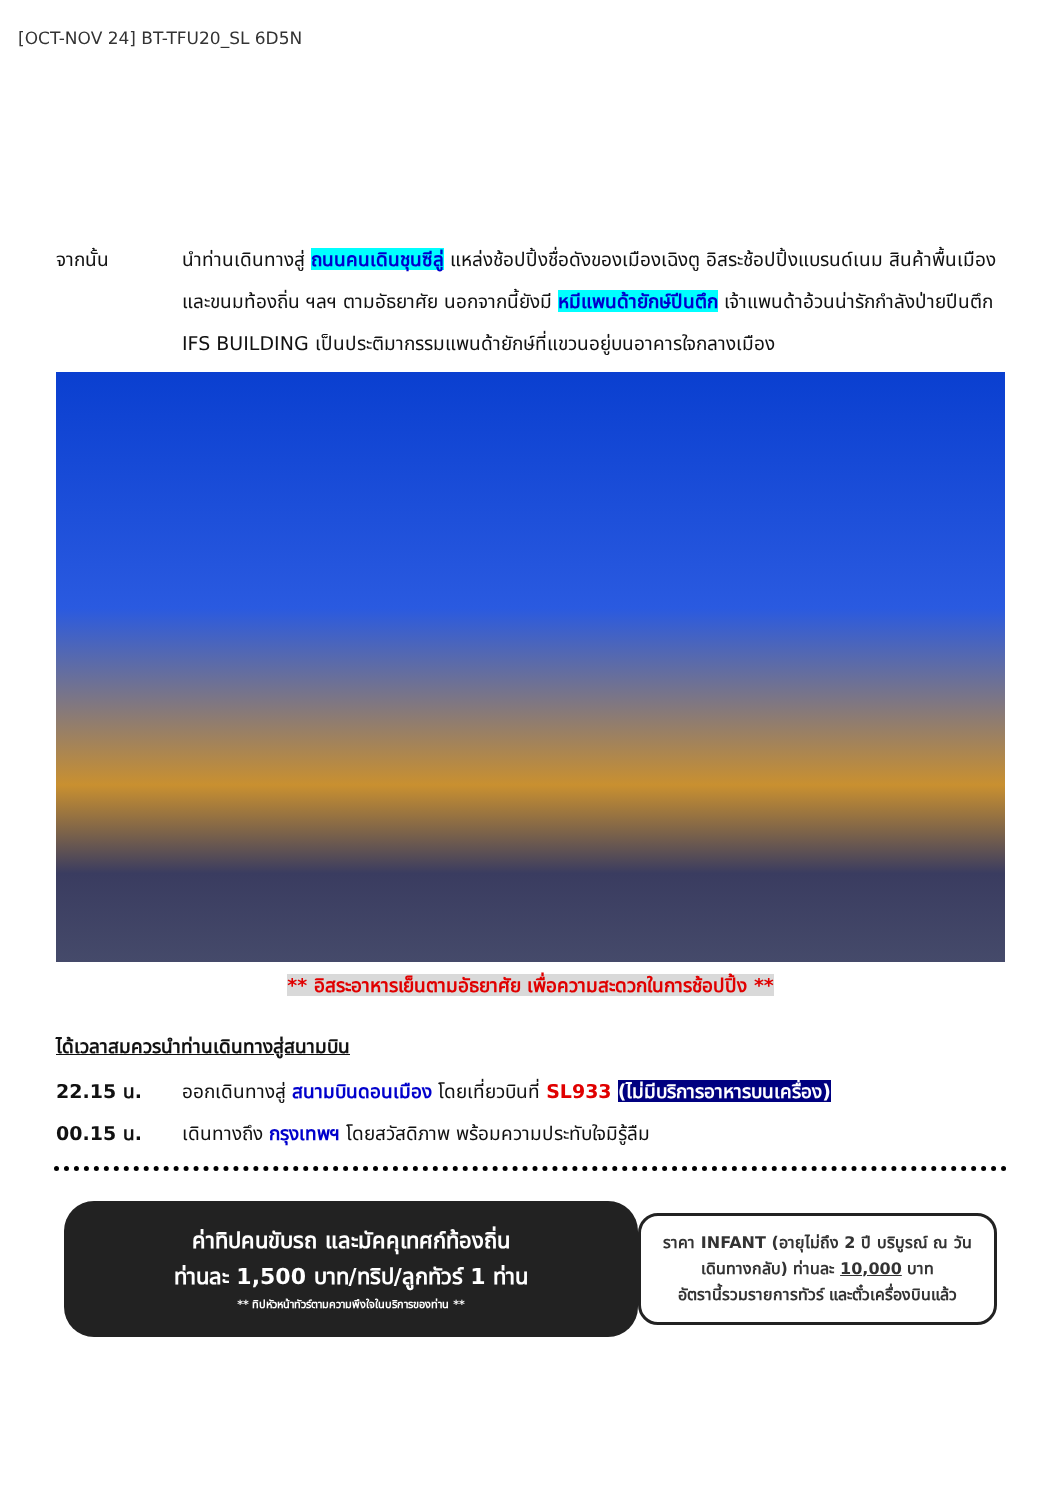[OCT-NOV 24] BT-TFU20_SL 6D5N
จากนั้น นำท่านเดินทางสู่ ถนนคนเดินชุนซีลู่ แหล่งช้อปปิ้งชื่อดังของเมืองเฉิงตู อิสระช้อปปิ้งแบรนด์เนม สินค้าพื้นเมือง และขนมท้องถิ่น ฯลฯ ตามอัธยาศัย นอกจากนี้ยังมี หมีแพนด้ายักษ์ปีนตึก เจ้าแพนด้าอ้วนน่ารักกำลังป่ายปีนตึก IFS BUILDING เป็นประติมากรรมแพนด้ายักษ์ที่แขวนอยู่บนอาคารใจกลางเมือง
** อิสระอาหารเย็นตามอัธยาศัย เพื่อความสะดวกในการช้อปปิ้ง **
ได้เวลาสมควรนำท่านเดินทางสู่สนามบิน
22.15 น. ออกเดินทางสู่ สนามบินดอนเมือง โดยเที่ยวบินที่ SL933 (ไม่มีบริการอาหารบนเครื่อง)
00.15 น. เดินทางถึง กรุงเทพฯ โดยสวัสดิภาพ พร้อมความประทับใจมิรู้ลืม
ค่าทิปคนขับรถ และมัคคุเทศก์ท้องถิ่น
ท่านละ 1,500 บาท/ทริป/ลูกทัวร์ 1 ท่าน
** ทิปหัวหน้าทัวร์ตามความพึงใจในบริการของท่าน **
ราคา INFANT (อายุไม่ถึง 2 ปี บริบูรณ์ ณ วันเดินทางกลับ) ท่านละ 10,000 บาท
อัตรานี้รวมรายการทัวร์ และตั๋วเครื่องบินแล้ว